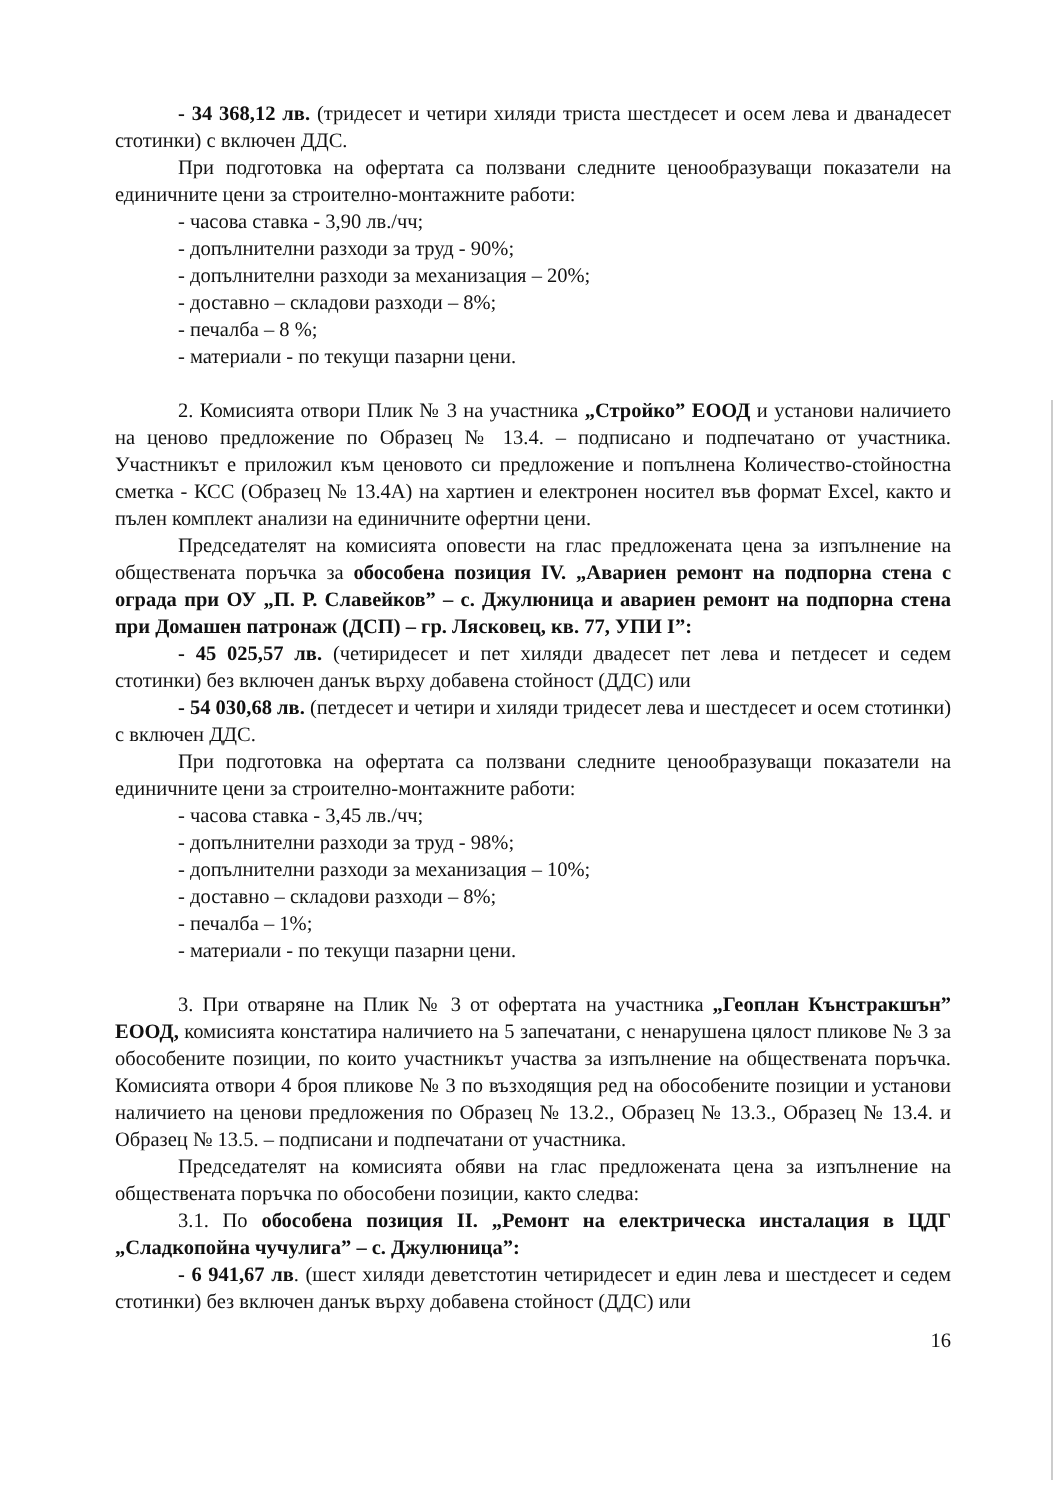- 34 368,12 лв. (тридесет и четири хиляди триста шестдесет и осем лева и дванадесет стотинки) с включен ДДС.
При подготовка на офертата са ползвани следните ценообразуващи показатели на единичните цени за строително-монтажните работи:
- часова ставка - 3,90 лв./чч;
- допълнителни разходи за труд - 90%;
- допълнителни разходи за механизация – 20%;
- доставно – складови разходи – 8%;
- печалба – 8 %;
- материали - по текущи пазарни цени.
2. Комисията отвори Плик № 3 на участника „Стройко” ЕООД и установи наличието на ценово предложение по Образец № 13.4. – подписано и подпечатано от участника. Участникът е приложил към ценовото си предложение и попълнена Количество-стойностна сметка - КСС (Образец № 13.4А) на хартиен и електронен носител във формат Excel, както и пълен комплект анализи на единичните офертни цени.
Председателят на комисията оповести на глас предложената цена за изпълнение на обществената поръчка за обособена позиция IV. „Авариен ремонт на подпорна стена с ограда при ОУ „П. Р. Славейков” – с. Джулюница и авариен ремонт на подпорна стена при Домашен патронаж (ДСП) – гр. Лясковец, кв. 77, УПИ I”:
- 45 025,57 лв. (четиридесет и пет хиляди двадесет пет лева и петдесет и седем стотинки) без включен данък върху добавена стойност (ДДС) или
- 54 030,68 лв. (петдесет и четири и хиляди тридесет лева и шестдесет и осем стотинки) с включен ДДС.
При подготовка на офертата са ползвани следните ценообразуващи показатели на единичните цени за строително-монтажните работи:
- часова ставка - 3,45 лв./чч;
- допълнителни разходи за труд - 98%;
- допълнителни разходи за механизация – 10%;
- доставно – складови разходи – 8%;
- печалба – 1%;
- материали - по текущи пазарни цени.
3. При отваряне на Плик № 3 от офертата на участника „Геоплан Кънстракшън” ЕООД, комисията констатира наличието на 5 запечатани, с ненарушена цялост пликове № 3 за обособените позиции, по които участникът участва за изпълнение на обществената поръчка. Комисията отвори 4 броя пликове № 3 по възходящия ред на обособените позиции и установи наличието на ценови предложения по Образец № 13.2., Образец № 13.3., Образец № 13.4. и Образец № 13.5. – подписани и подпечатани от участника.
Председателят на комисията обяви на глас предложената цена за изпълнение на обществената поръчка по обособени позиции, както следва:
3.1. По обособена позиция II. „Ремонт на електрическа инсталация в ЦДГ „Сладкопойна чучулига” – с. Джулюница”:
- 6 941,67 лв. (шест хиляди деветстотин четиридесет и един лева и шестдесет и седем стотинки) без включен данък върху добавена стойност (ДДС) или
16